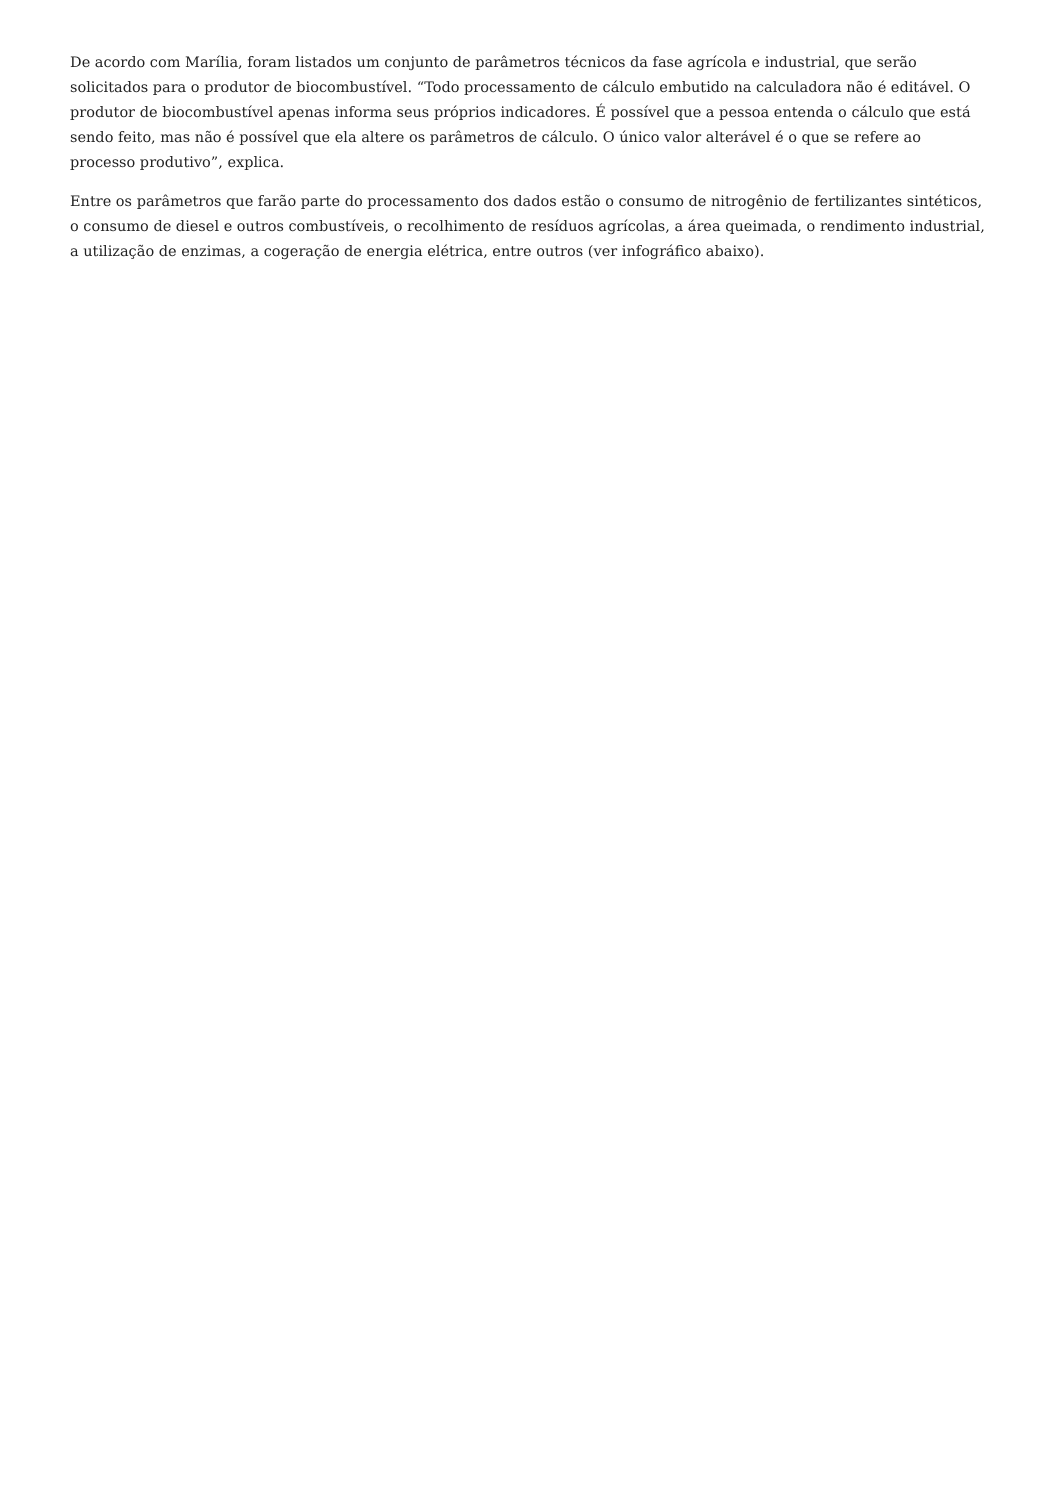De acordo com Marília, foram listados um conjunto de parâmetros técnicos da fase agrícola e industrial, que serão solicitados para o produtor de biocombustível. “Todo processamento de cálculo embutido na calculadora não é editável. O produtor de biocombustível apenas informa seus próprios indicadores. É possível que a pessoa entenda o cálculo que está sendo feito, mas não é possível que ela altere os parâmetros de cálculo. O único valor alterável é o que se refere ao processo produtivo”, explica.
Entre os parâmetros que farão parte do processamento dos dados estão o consumo de nitrogênio de fertilizantes sintéticos, o consumo de diesel e outros combustíveis, o recolhimento de resíduos agrícolas, a área queimada, o rendimento industrial, a utilização de enzimas, a cogeração de energia elétrica, entre outros (ver infográfico abaixo).